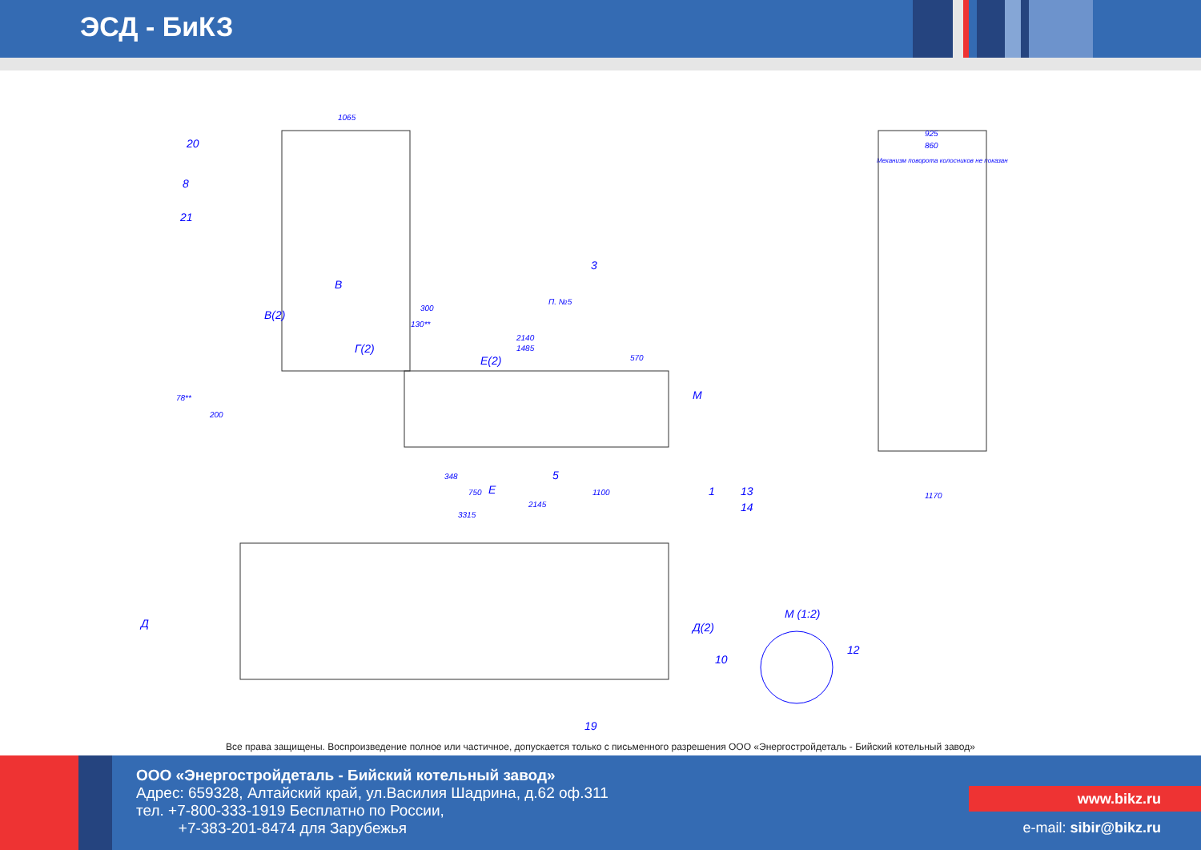ЭСД - БиКЗ
Механизм поворота колосников не показан
1065
20
8
21
3
В
В(2)
Г(2)
Е(2)
300
130**
2140
1485
570
П. №5
М
78**
200
348
5
750
Е
1100
2145
3315
1
13
14
925
860
1170
Д
Д(2)
М (1:2)
12
10
19
Все права защищены. Воспроизведение полное или частичное, допускается только с письменного разрешения ООО «Энергостройдеталь - Бийский котельный завод»
ООО «Энергостройдеталь - Бийский котельный завод»
Адрес: 659328, Алтайский край, ул.Василия Шадрина, д.62 оф.311
тел. +7-800-333-1919 Бесплатно по России,
+7-383-201-8474 для Зарубежья
www.bikz.ru
e-mail: sibir@bikz.ru